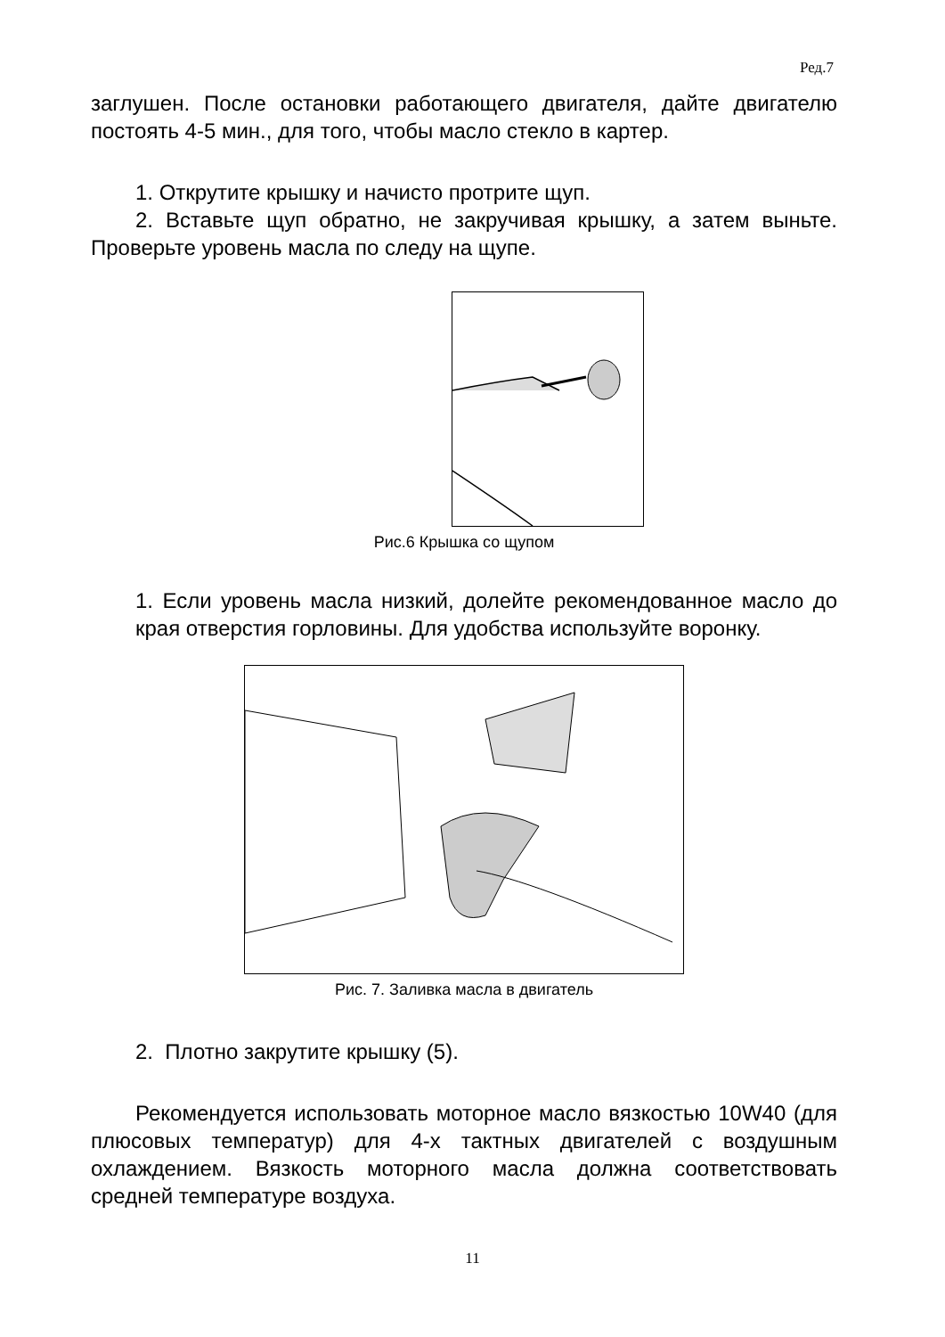Ред.7
заглушен. После остановки работающего двигателя, дайте двигателю постоять 4-5 мин., для того, чтобы масло стекло в картер.
1. Открутите крышку и начисто протрите щуп.
2. Вставьте щуп обратно, не закручивая крышку, а затем выньте. Проверьте уровень масла по следу на щупе.
Рис.6 Крышка со щупом
1. Если уровень масла низкий, долейте рекомендованное масло до края отверстия горловины. Для удобства используйте воронку.
Рис. 7. Заливка масла в двигатель
2. Плотно закрутите крышку (5).
Рекомендуется использовать моторное масло вязкостью 10W40 (для плюсовых температур) для 4-х тактных двигателей с воздушным охлаждением. Вязкость моторного масла должна соответствовать средней температуре воздуха.
11